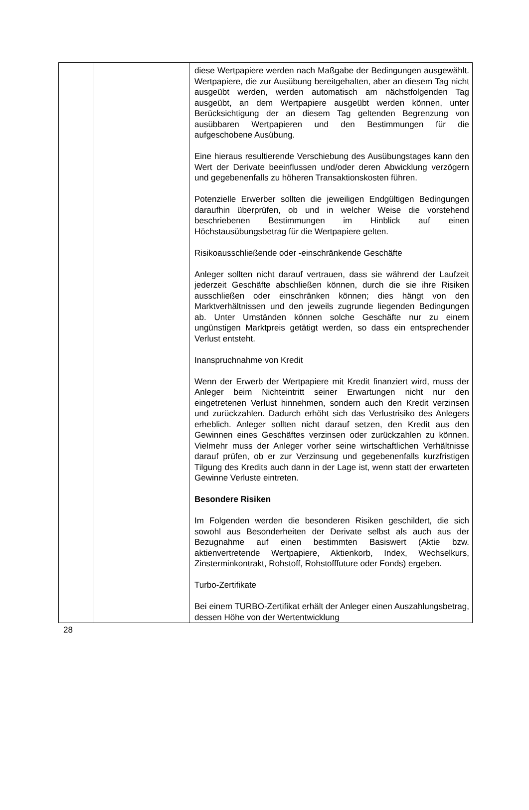| | | diese Wertpapiere werden nach Maßgabe der Bedingungen ausgewählt. Wertpapiere, die zur Ausübung bereitgehalten, aber an diesem Tag nicht ausgeübt werden, werden automatisch am nächstfolgenden Tag ausgeübt, an dem Wertpapiere ausgeübt werden können, unter Berücksichtigung der an diesem Tag geltenden Begrenzung von ausübbaren Wertpapieren und den Bestimmungen für die aufgeschobene Ausübung. Eine hieraus resultierende Verschiebung des Ausübungstages kann den Wert der Derivate beeinflussen und/oder deren Abwicklung verzögern und gegebenenfalls zu höheren Trans­aktionskosten führen. Potenzielle Erwerber sollten die jeweiligen Endgültigen Bedingungen daraufhin überprüfen, ob und in welcher Weise die vorstehend beschriebenen Bestimmungen im Hinblick auf einen Höchstausübungsbetrag für die Wertpapiere gelten. Risikoausschließende oder -einschränkende Geschäfte Anleger sollten nicht darauf vertrauen, dass sie während der Laufzeit jederzeit Geschäfte abschließen können, durch die sie ihre Risiken ausschließen oder einschränken können; dies hängt von den Marktverhältnissen und den jeweils zugrunde liegenden Bedingungen ab. Unter Umständen können solche Geschäfte nur zu einem ungünstigen Marktpreis getätigt werden, so dass ein entsprechender Verlust entsteht. Inanspruchnahme von Kredit Wenn der Erwerb der Wertpapiere mit Kredit finanziert wird, muss der Anleger beim Nichteintritt seiner Erwartungen nicht nur den eingetretenen Verlust hinnehmen, sondern auch den Kredit verzinsen und zurückzahlen. Dadurch erhöht sich das Verlustrisiko des Anlegers erheblich. Anleger sollten nicht darauf setzen, den Kredit aus den Gewinnen eines Geschäftes verzinsen oder zurückzahlen zu können. Vielmehr muss der Anleger vorher seine wirtschaftlichen Verhältnisse darauf prüfen, ob er zur Verzinsung und gegebenenfalls kurzfristigen Tilgung des Kredits auch dann in der Lage ist, wenn statt der erwarteten Gewinne Verluste eintreten. Besondere Risiken Im Folgenden werden die besonderen Risiken geschildert, die sich sowohl aus Besonderheiten der Derivate selbst als auch aus der Bezugnahme auf einen bestimmten Basiswert (Aktie bzw. aktienvertretende Wertpapiere, Aktienkorb, Index, Wechselkurs, Zinsterminkontrakt, Rohstoff, Rohstofffuture oder Fonds) ergeben. Turbo-Zertifikate Bei einem TURBO-Zertifikat erhält der Anleger einen Auszahlungsbetrag, dessen Höhe von der Wertentwicklung |
28